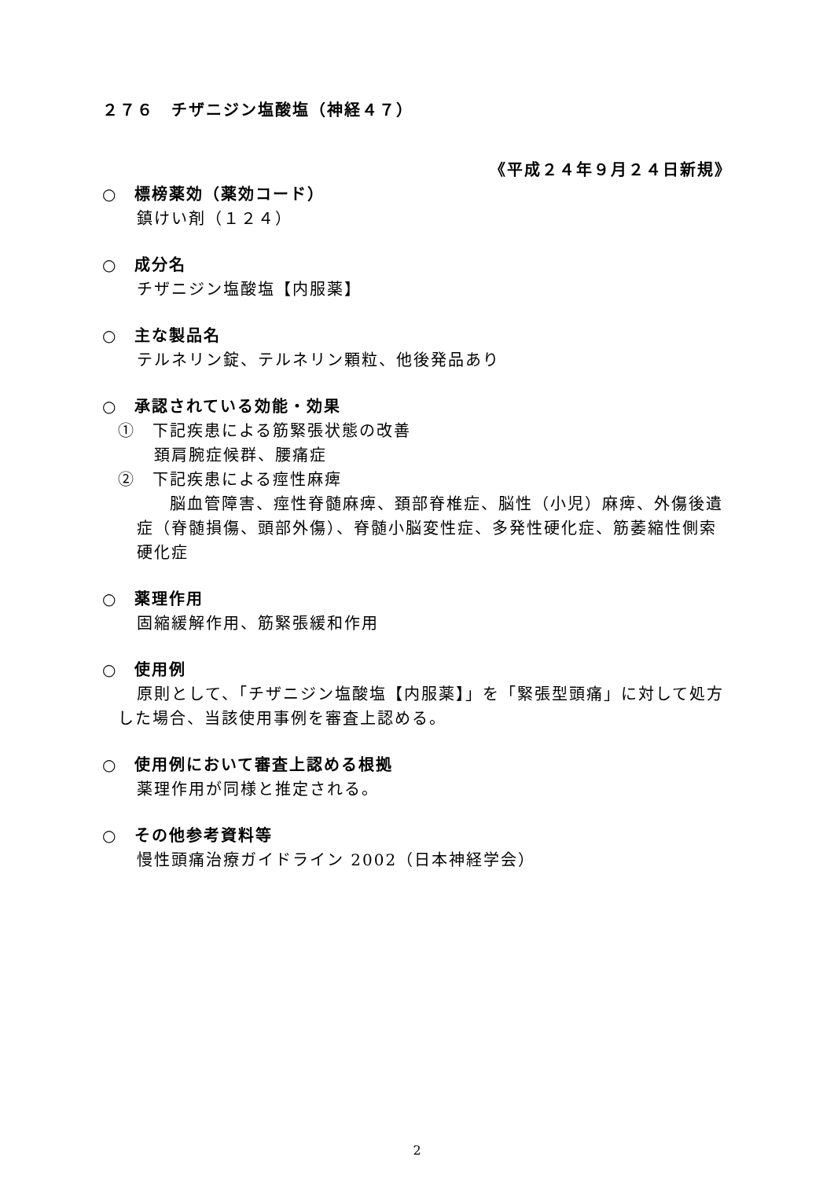２７６　チザニジン塩酸塩（神経４７）
《平成２４年９月２４日新規》
○　標榜薬効（薬効コード）
鎮けい剤（１２４）
○　成分名
チザニジン塩酸塩【内服薬】
○　主な製品名
テルネリン錠、テルネリン顆粒、他後発品あり
○　承認されている効能・効果
①　下記疾患による筋緊張状態の改善
頚肩腕症候群、腰痛症
②　下記疾患による痙性麻痺
　脳血管障害、痙性脊髄麻痺、頚部脊椎症、脳性（小児）麻痺、外傷後遺症（脊髄損傷、頭部外傷）、脊髄小脳変性症、多発性硬化症、筋萎縮性側索硬化症
○　薬理作用
固縮緩解作用、筋緊張緩和作用
○　使用例
原則として、「チザニジン塩酸塩【内服薬】」を「緊張型頭痛」に対して処方した場合、当該使用事例を審査上認める。
○　使用例において審査上認める根拠
薬理作用が同様と推定される。
○　その他参考資料等
慢性頭痛治療ガイドライン 2002（日本神経学会）
2